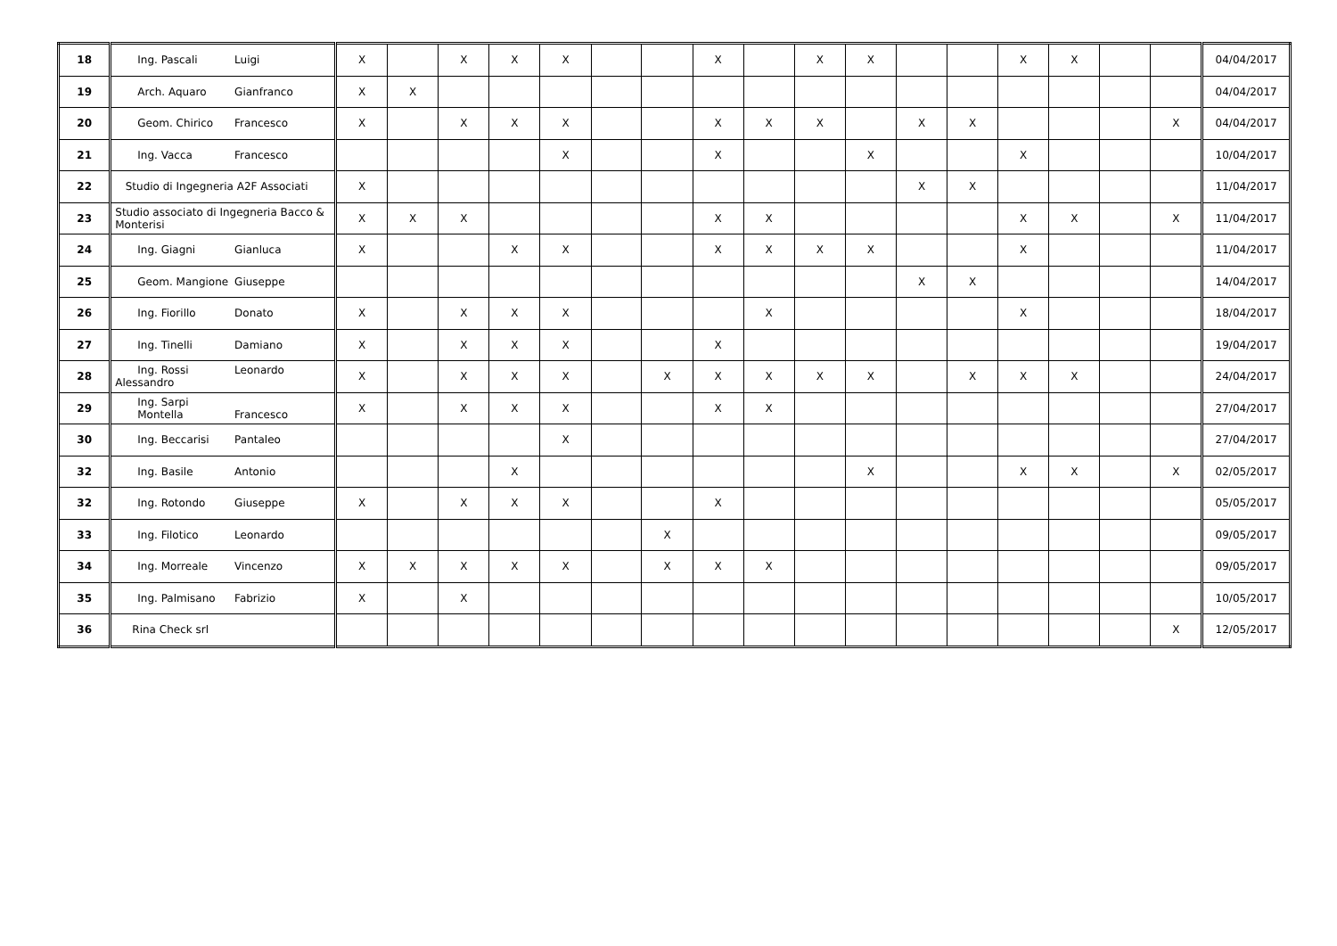| 18 | Ing. Pascali Luigi | X | | X | X | X | | | X | | X | X | | | X | X | | | 04/04/2017 |
| 19 | Arch. Aquaro Gianfranco | X | X | | | | | | | | | | | | | | | | 04/04/2017 |
| 20 | Geom. Chirico Francesco | X | | X | X | X | | | X | X | X | | X | X | | | | X | 04/04/2017 |
| 21 | Ing. Vacca Francesco | | | | | X | | | X | | | X | | | X | | | | 10/04/2017 |
| 22 | Studio di Ingegneria A2F Associati | X | | | | | | | | | | | X | X | | | | | 11/04/2017 |
| 23 | Studio associato di Ingegneria Bacco & Monterisi | X | X | X | | | | | X | X | | | | | X | X | | X | 11/04/2017 |
| 24 | Ing. Giagni Gianluca | X | | | X | X | | | X | X | X | X | | | X | | | | 11/04/2017 |
| 25 | Geom. Mangione Giuseppe | | | | | | | | | | | | X | X | | | | | 14/04/2017 |
| 26 | Ing. Fiorillo Donato | X | | X | X | X | | | | X | | | | | X | | | | 18/04/2017 |
| 27 | Ing. Tinelli Damiano | X | | X | X | X | | | X | | | | | | | | | | 19/04/2017 |
| 28 | Ing. Rossi Leonardo Alessandro | X | | X | X | X | | X | X | X | X | X | | X | X | X | | | 24/04/2017 |
| 29 | Ing. Sarpi Montella Francesco | X | | X | X | X | | | X | X | | | | | | | | | 27/04/2017 |
| 30 | Ing. Beccarisi Pantaleo | | | | | X | | | | | | | | | | | | | 27/04/2017 |
| 32 | Ing. Basile Antonio | | | | X | | | | | | | X | | | X | X | | X | 02/05/2017 |
| 32 | Ing. Rotondo Giuseppe | X | | X | X | X | | | X | | | | | | | | | | 05/05/2017 |
| 33 | Ing. Filotico Leonardo | | | | | | | X | | | | | | | | | | | 09/05/2017 |
| 34 | Ing. Morreale Vincenzo | X | X | X | X | X | | X | X | X | | | | | | | | | 09/05/2017 |
| 35 | Ing. Palmisano Fabrizio | X | | X | | | | | | | | | | | | | | | 10/05/2017 |
| 36 | Rina Check srl | | | | | | | | | | | | | | | | | X | 12/05/2017 |